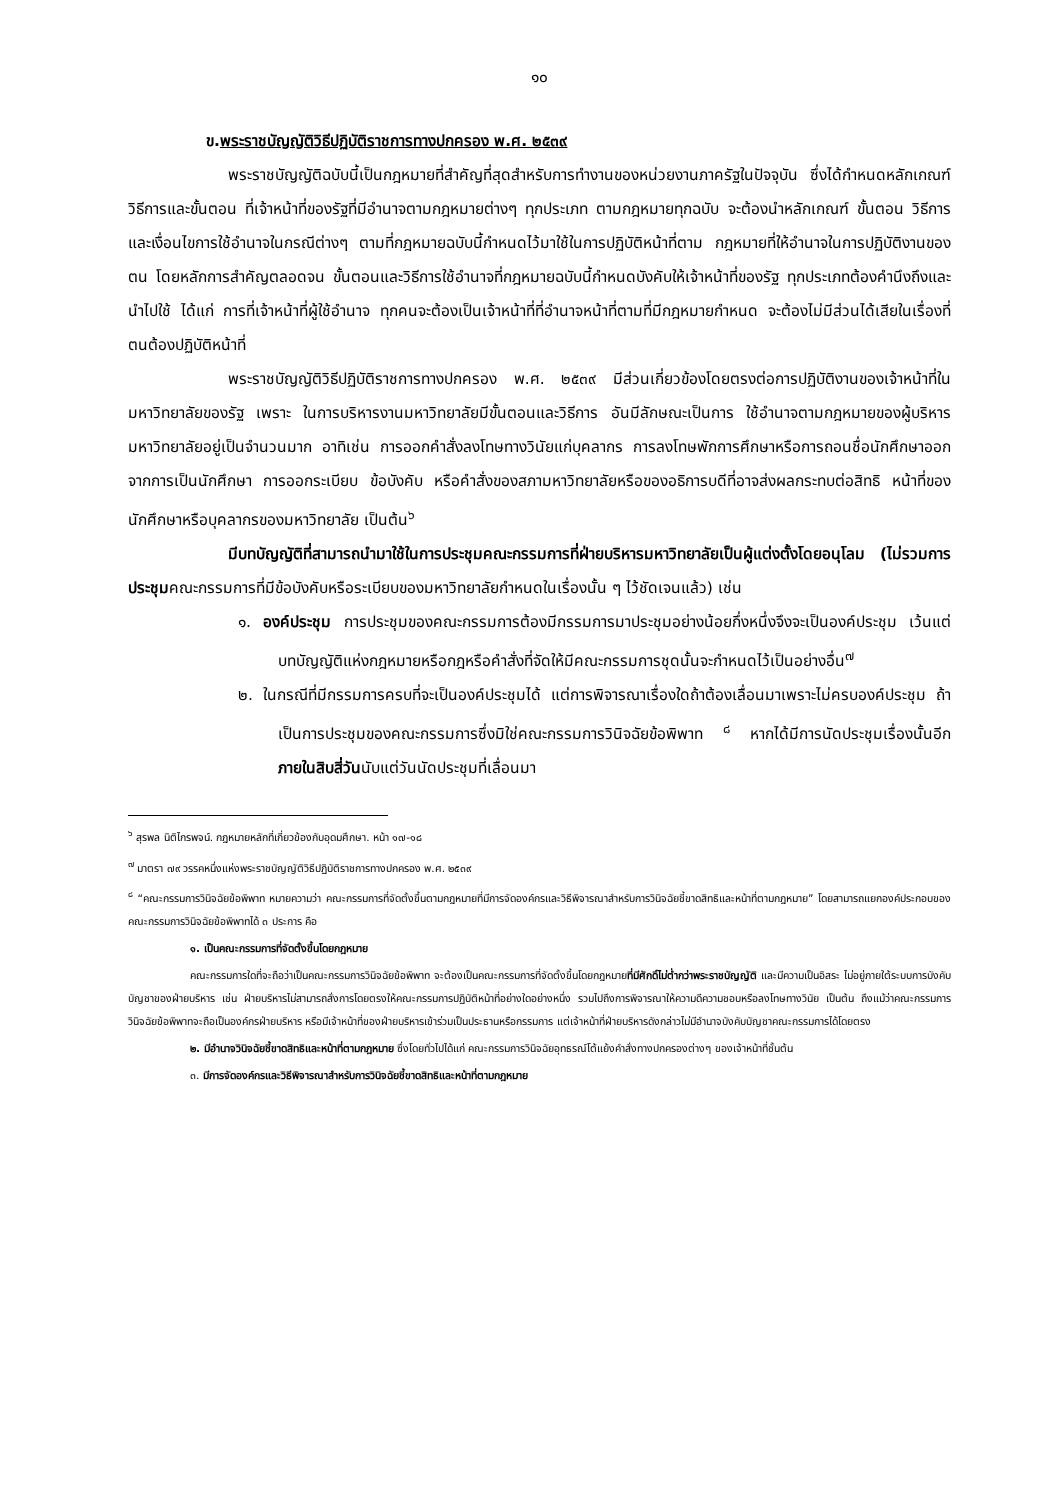๑๐
ข.พระราชบัญญัติวิธีปฏิบัติราชการทางปกครอง พ.ศ. ๒๕๓๙
พระราชบัญญัติฉบับนี้เป็นกฎหมายที่สำคัญที่สุดสำหรับการทำงานของหน่วยงานภาครัฐในปัจจุบัน ซึ่งได้กำหนดหลักเกณฑ์ วิธีการและขั้นตอน ที่เจ้าหน้าที่ของรัฐที่มีอำนาจตามกฎหมายต่างๆ ทุกประเภท ตามกฎหมายทุกฉบับ จะต้องนำหลักเกณฑ์ ขั้นตอน วิธีการ และเงื่อนไขการใช้อำนาจในกรณีต่างๆ ตามที่กฎหมายฉบับนี้กำหนดไว้มาใช้ในการปฏิบัติหน้าที่ตาม กฎหมายที่ให้อำนาจในการปฏิบัติงานของตน โดยหลักการสำคัญตลอดจน ขั้นตอนและวิธีการใช้อำนาจที่กฎหมายฉบับนี้กำหนดบังคับให้เจ้าหน้าที่ของรัฐ ทุกประเภทต้องคำนึงถึงและนำไปใช้ ได้แก่ การที่เจ้าหน้าที่ผู้ใช้อำนาจ ทุกคนจะต้องเป็นเจ้าหน้าที่ที่อำนาจหน้าที่ตามที่มีกฎหมายกำหนด จะต้องไม่มีส่วนได้เสียในเรื่องที่ตนต้องปฏิบัติหน้าที่
พระราชบัญญัติวิธีปฏิบัติราชการทางปกครอง พ.ศ. ๒๕๓๙ มีส่วนเกี่ยวข้องโดยตรงต่อการปฏิบัติงานของเจ้าหน้าที่ในมหาวิทยาลัยของรัฐ เพราะ ในการบริหารงานมหาวิทยาลัยมีขั้นตอนและวิธีการ อันมีลักษณะเป็นการ ใช้อำนาจตามกฎหมายของผู้บริหารมหาวิทยาลัยอยู่เป็นจำนวนมาก อาทิเช่น การออกคำสั่งลงโทษทางวินัยแก่บุคลากร การลงโทษพักการศึกษาหรือการถอนชื่อนักศึกษาออกจากการเป็นนักศึกษา การออกระเบียบ ข้อบังคับ หรือคำสั่งของสภามหาวิทยาลัยหรือของอธิการบดีที่อาจส่งผลกระทบต่อสิทธิ หน้าที่ของนักศึกษาหรือบุคลากรของมหาวิทยาลัย เป็นต้น<sup>๖</sup>
มีบทบัญญัติที่สามารถนำมาใช้ในการประชุมคณะกรรมการที่ฝ่ายบริหารมหาวิทยาลัยเป็นผู้แต่งตั้งโดยอนุโลม (ไม่รวมการประชุมคณะกรรมการที่มีข้อบังคับหรือระเบียบของมหาวิทยาลัยกำหนดในเรื่องนั้น ๆ ไว้ชัดเจนแล้ว) เช่น
๑. องค์ประชุม การประชุมของคณะกรรมการต้องมีกรรมการมาประชุมอย่างน้อยกึ่งหนึ่งจึงจะเป็นองค์ประชุม เว้นแต่บทบัญญัติแห่งกฎหมายหรือกฎหรือคำสั่งที่จัดให้มีคณะกรรมการชุดนั้นจะกำหนดไว้เป็นอย่างอื่น<sup>๗</sup>
๒. ในกรณีที่มีกรรมการครบที่จะเป็นองค์ประชุมได้ แต่การพิจารณาเรื่องใดถ้าต้องเลื่อนมาเพราะไม่ครบองค์ประชุม ถ้าเป็นการประชุมของคณะกรรมการซึ่งมิใช่คณะกรรมการวินิจฉัยข้อพิพาท <sup>๘</sup> หากได้มีการนัดประชุมเรื่องนั้นอีกภายในสิบสี่วันนับแต่วันนัดประชุมที่เลื่อนมา
<sup>๖</sup> สุรพล นิติไกรพจน์. กฎหมายหลักที่เกี่ยวข้องกับอุดมศึกษา. หน้า ๑๗-๑๘
<sup>๗</sup> มาตรา ๗๙ วรรคหนึ่งแห่งพระราชบัญญัติวิธีปฏิบัติราชการทางปกครอง พ.ศ. ๒๕๓๙
<sup>๘</sup> “คณะกรรมการวินิจฉัยข้อพิพาท หมายความว่า คณะกรรมการที่จัดตั้งขึ้นตามกฎหมายที่มีการจัดองค์กรและวิธีพิจารณาสำหรับการวินิจฉัยชี้ขาดสิทธิและหน้าที่ตามกฎหมาย” โดยสามารถแยกองค์ประกอบของคณะกรรมการวินิจฉัยข้อพิพาทได้ ๓ ประการ คือ
๑. เป็นคณะกรรมการที่จัดตั้งขึ้นโดยกฎหมาย
คณะกรรมการใดที่จะถือว่าเป็นคณะกรรมการวินิจฉัยข้อพิพาท จะต้องเป็นคณะกรรมการที่จัดตั้งขึ้นโดยกฎหมายที่มีศักดิ์ไม่ต่ำกว่าพระราชบัญญัติ และมีความเป็นอิสระ ไม่อยู่ภายใต้ระบบการบังคับบัญชาของฝ่ายบริหาร เช่น ฝ่ายบริหารไม่สามารถสั่งการโดยตรงให้คณะกรรมการปฏิบัติหน้าที่อย่างใดอย่างหนึ่ง รวมไปถึงการพิจารณาให้ความดีความชอบหรือลงโทษทางวินัย เป็นต้น ถึงแม้ว่าคณะกรรมการวินิจฉัยข้อพิพาทจะถือเป็นองค์กรฝ่ายบริหาร หรือมีเจ้าหน้าที่ของฝ่ายบริหารเข้าร่วมเป็นประธานหรือกรรมการ แต่เจ้าหน้าที่ฝ่ายบริหารดังกล่าวไม่มีอำนาจบังคับบัญชาคณะกรรมการได้โดยตรง
๒. มีอำนาจวินิจฉัยชี้ขาดสิทธิและหน้าที่ตามกฎหมาย ซึ่งโดยทั่วไปได้แก่ คณะกรรมการวินิจฉัยอุทธรณ์โต้แย้งคำสั่งทางปกครองต่างๆ ของเจ้าหน้าที่ชั้นต้น
๓. มีการจัดองค์กรและวิธีพิจารณาสำหรับการวินิจฉัยชี้ขาดสิทธิและหน้าที่ตามกฎหมาย